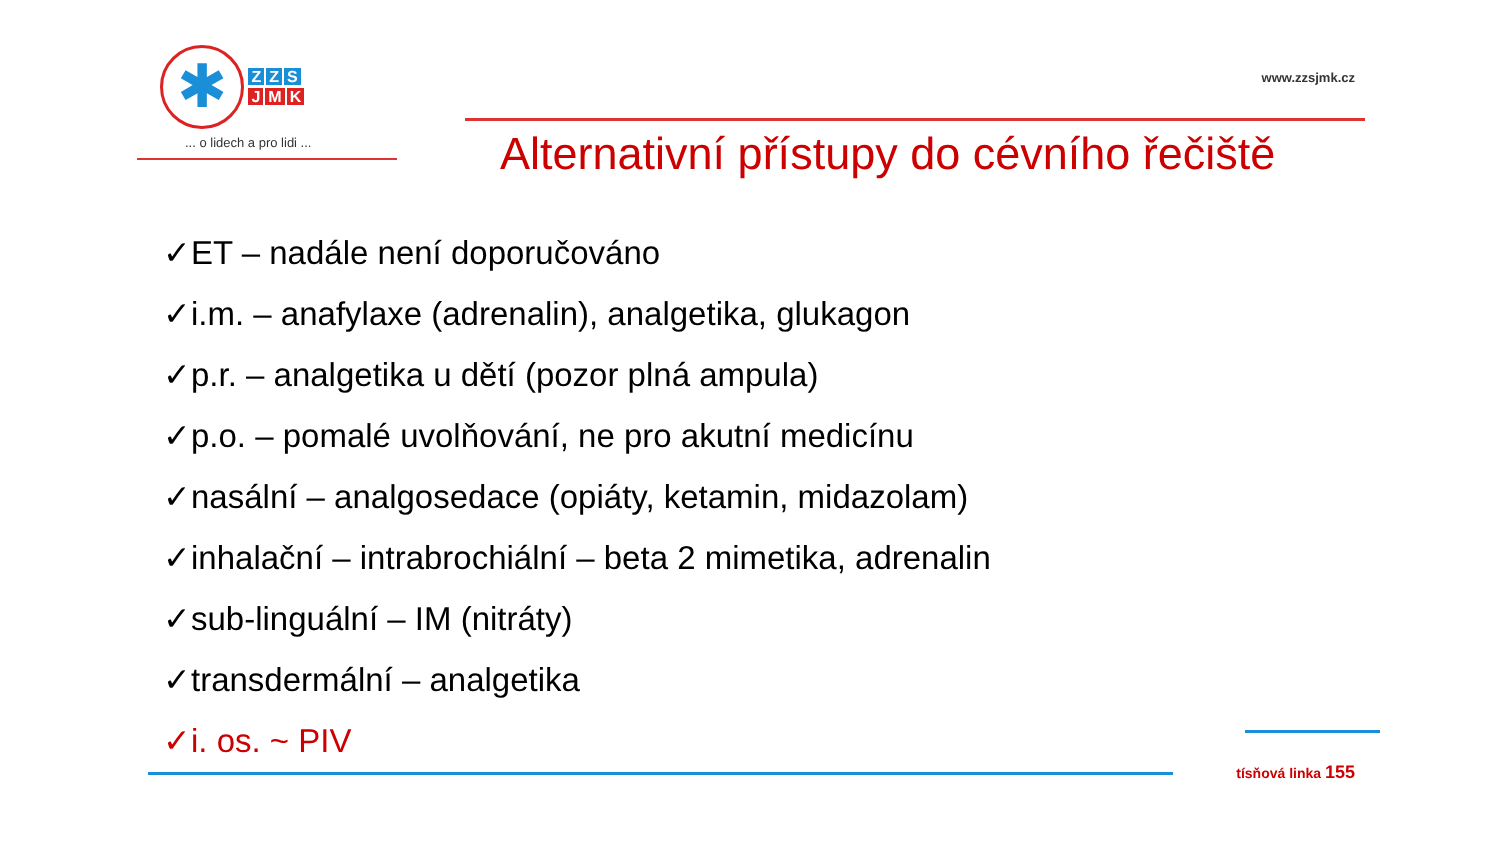✱ Z Z S
J M K
... o lidech a pro lidi ...
www.zzsjmk.cz
Alternativní přístupy do cévního řečiště
✓ET – nadále není doporučováno
✓i.m. – anafylaxe (adrenalin), analgetika, glukagon
✓p.r. – analgetika u dětí (pozor plná ampula)
✓p.o. – pomalé uvolňování, ne pro akutní medicínu
✓nasální – analgosedace (opiáty, ketamin, midazolam)
✓inhalační – intrabrochiální – beta 2 mimetika, adrenalin
✓sub-linguální – IM (nitráty)
✓transdermální – analgetika
✓i. os. ~ PIV
tísňová linka 155